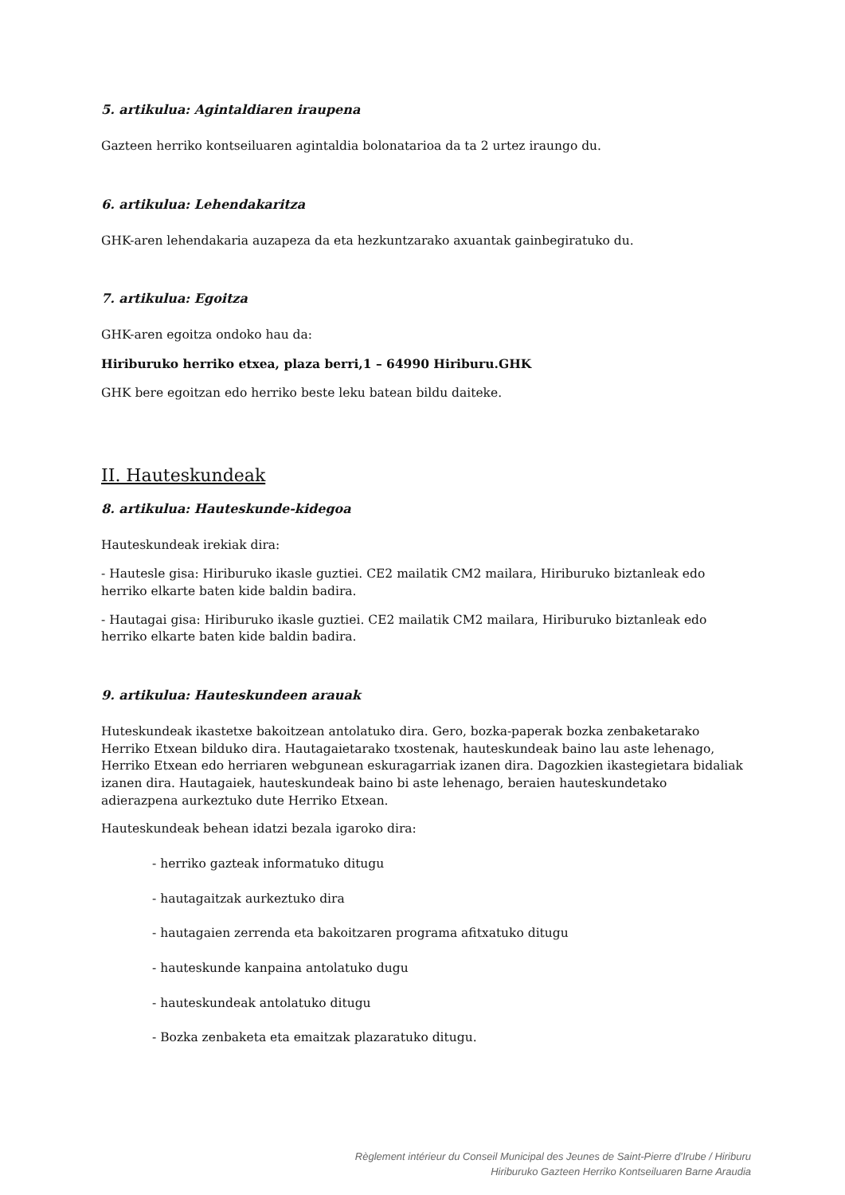5. artikulua: Agintaldiaren iraupena
Gazteen herriko kontseiluaren agintaldia bolonatarioa da ta 2 urtez iraungo du.
6. artikulua: Lehendakaritza
GHK-aren lehendakaria auzapeza da eta hezkuntzarako axuantak gainbegiratuko du.
7. artikulua: Egoitza
GHK-aren egoitza ondoko hau da:
Hiriburuko herriko etxea, plaza berri,1 – 64990 Hiriburu.GHK
GHK bere egoitzan edo herriko beste leku batean bildu daiteke.
II. Hauteskundeak
8. artikulua: Hauteskunde-kidegoa
Hauteskundeak irekiak dira:
- Hautesle gisa: Hiriburuko ikasle guztiei. CE2 mailatik CM2 mailara, Hiriburuko biztanleak edo herriko elkarte baten kide baldin badira.
- Hautagai gisa: Hiriburuko ikasle guztiei. CE2 mailatik CM2 mailara, Hiriburuko biztanleak edo herriko elkarte baten kide baldin badira.
9. artikulua: Hauteskundeen arauak
Huteskundeak ikastetxe bakoitzean antolatuko dira. Gero, bozka-paperak bozka zenbaketarako Herriko Etxean bilduko dira. Hautagaietarako txostenak, hauteskundeak baino lau aste lehenago, Herriko Etxean edo herriaren webgunean eskuragarriak izanen dira. Dagozkien ikastegietara bidaliak izanen dira. Hautagaiek, hauteskundeak baino bi aste lehenago, beraien hauteskundetako adierazpena aurkeztuko dute Herriko Etxean.
Hauteskundeak behean idatzi bezala igaroko dira:
- herriko gazteak informatuko ditugu
- hautagaitzak aurkeztuko dira
- hautagaien zerrenda eta bakoitzaren programa afitxatuko ditugu
- hauteskunde kanpaina antolatuko dugu
- hauteskundeak antolatuko ditugu
- Bozka zenbaketa eta emaitzak plazaratuko ditugu.
Règlement intérieur du Conseil Municipal des Jeunes de Saint-Pierre d’Irube / Hiriburu
Hiriburuko Gazteen Herriko Kontseiluaren Barne Araudia